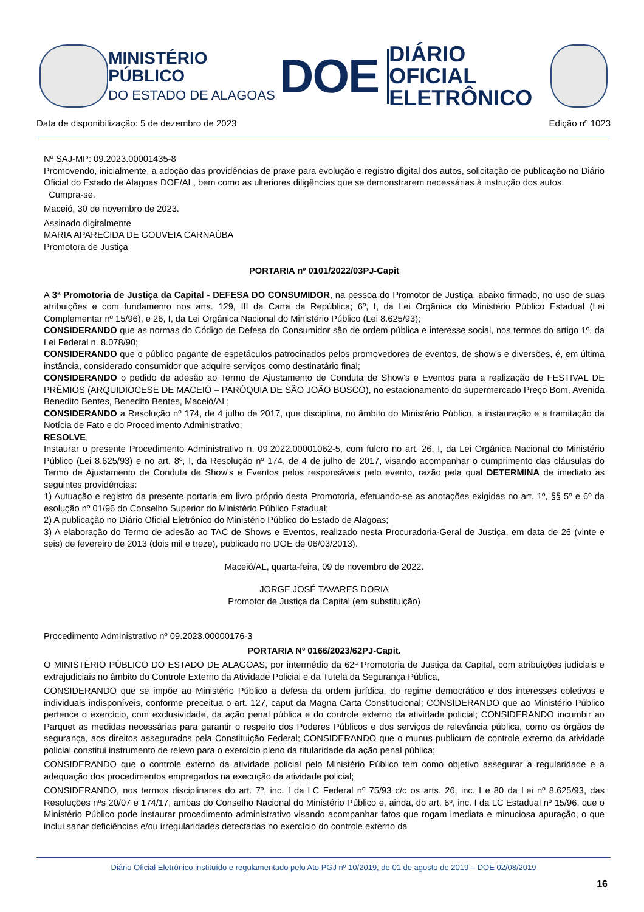MINISTÉRIO PÚBLICO
DO ESTADO DE ALAGOAS
DOE
DIÁRIO OFICIAL
ELETRÔNICO
Data de disponibilização: 5 de dezembro de 2023 Edição nº 1023
Nº SAJ-MP: 09.2023.00001435-8
Promovendo, inicialmente, a adoção das providências de praxe para evolução e registro digital dos autos, solicitação de publicação no Diário Oficial do Estado de Alagoas DOE/AL, bem como as ulteriores diligências que se demonstrarem necessárias à instrução dos autos.
Cumpra-se.
Maceió, 30 de novembro de 2023.
Assinado digitalmente
MARIA APARECIDA DE GOUVEIA CARNAÚBA
Promotora de Justiça
PORTARIA nº 0101/2022/03PJ-Capit
A 3ª Promotoria de Justiça da Capital - DEFESA DO CONSUMIDOR, na pessoa do Promotor de Justiça, abaixo firmado, no uso de suas atribuições e com fundamento nos arts. 129, III da Carta da República; 6º, I, da Lei Orgânica do Ministério Público Estadual (Lei Complementar nº 15/96), e 26, I, da Lei Orgânica Nacional do Ministério Público (Lei 8.625/93);
CONSIDERANDO que as normas do Código de Defesa do Consumidor são de ordem pública e interesse social, nos termos do artigo 1º, da Lei Federal n. 8.078/90;
CONSIDERANDO que o público pagante de espetáculos patrocinados pelos promovedores de eventos, de show's e diversões, é, em última instância, considerado consumidor que adquire serviços como destinatário final;
CONSIDERANDO o pedido de adesão ao Termo de Ajustamento de Conduta de Show's e Eventos para a realização de FESTIVAL DE PRÊMIOS (ARQUIDIOCESE DE MACEIÓ – PARÓQUIA DE SÃO JOÃO BOSCO), no estacionamento do supermercado Preço Bom, Avenida Benedito Bentes, Benedito Bentes, Maceió/AL;
CONSIDERANDO a Resolução nº 174, de 4 julho de 2017, que disciplina, no âmbito do Ministério Público, a instauração e a tramitação da Notícia de Fato e do Procedimento Administrativo;
RESOLVE,
Instaurar o presente Procedimento Administrativo n. 09.2022.00001062-5, com fulcro no art. 26, I, da Lei Orgânica Nacional do Ministério Público (Lei 8.625/93) e no art. 8º, I, da Resolução nº 174, de 4 de julho de 2017, visando acompanhar o cumprimento das cláusulas do Termo de Ajustamento de Conduta de Show's e Eventos pelos responsáveis pelo evento, razão pela qual DETERMINA de imediato as seguintes providências:
1) Autuação e registro da presente portaria em livro próprio desta Promotoria, efetuando-se as anotações exigidas no art. 1º, §§ 5º e 6º da esolução nº 01/96 do Conselho Superior do Ministério Público Estadual;
2) A publicação no Diário Oficial Eletrônico do Ministério Público do Estado de Alagoas;
3) A elaboração do Termo de adesão ao TAC de Shows e Eventos, realizado nesta Procuradoria-Geral de Justiça, em data de 26 (vinte e seis) de fevereiro de 2013 (dois mil e treze), publicado no DOE de 06/03/2013).
Maceió/AL, quarta-feira, 09 de novembro de 2022.
JORGE JOSÉ TAVARES DORIA
Promotor de Justiça da Capital (em substituição)
Procedimento Administrativo nº 09.2023.00000176-3
PORTARIA Nº 0166/2023/62PJ-Capit.
O MINISTÉRIO PÚBLICO DO ESTADO DE ALAGOAS, por intermédio da 62ª Promotoria de Justiça da Capital, com atribuições judiciais e extrajudiciais no âmbito do Controle Externo da Atividade Policial e da Tutela da Segurança Pública,
CONSIDERANDO que se impõe ao Ministério Público a defesa da ordem jurídica, do regime democrático e dos interesses coletivos e individuais indisponíveis, conforme preceitua o art. 127, caput da Magna Carta Constitucional; CONSIDERANDO que ao Ministério Público pertence o exercício, com exclusividade, da ação penal pública e do controle externo da atividade policial; CONSIDERANDO incumbir ao Parquet as medidas necessárias para garantir o respeito dos Poderes Públicos e dos serviços de relevância pública, como os órgãos de segurança, aos direitos assegurados pela Constituição Federal; CONSIDERANDO que o munus publicum de controle externo da atividade policial constitui instrumento de relevo para o exercício pleno da titularidade da ação penal pública;
CONSIDERANDO que o controle externo da atividade policial pelo Ministério Público tem como objetivo assegurar a regularidade e a adequação dos procedimentos empregados na execução da atividade policial;
CONSIDERANDO, nos termos disciplinares do art. 7º, inc. I da LC Federal nº 75/93 c/c os arts. 26, inc. I e 80 da Lei nº 8.625/93, das Resoluções nºs 20/07 e 174/17, ambas do Conselho Nacional do Ministério Público e, ainda, do art. 6º, inc. I da LC Estadual nº 15/96, que o Ministério Público pode instaurar procedimento administrativo visando acompanhar fatos que rogam imediata e minuciosa apuração, o que inclui sanar deficiências e/ou irregularidades detectadas no exercício do controle externo da
Diário Oficial Eletrônico instituído e regulamentado pelo Ato PGJ nº 10/2019, de 01 de agosto de 2019 – DOE 02/08/2019
16